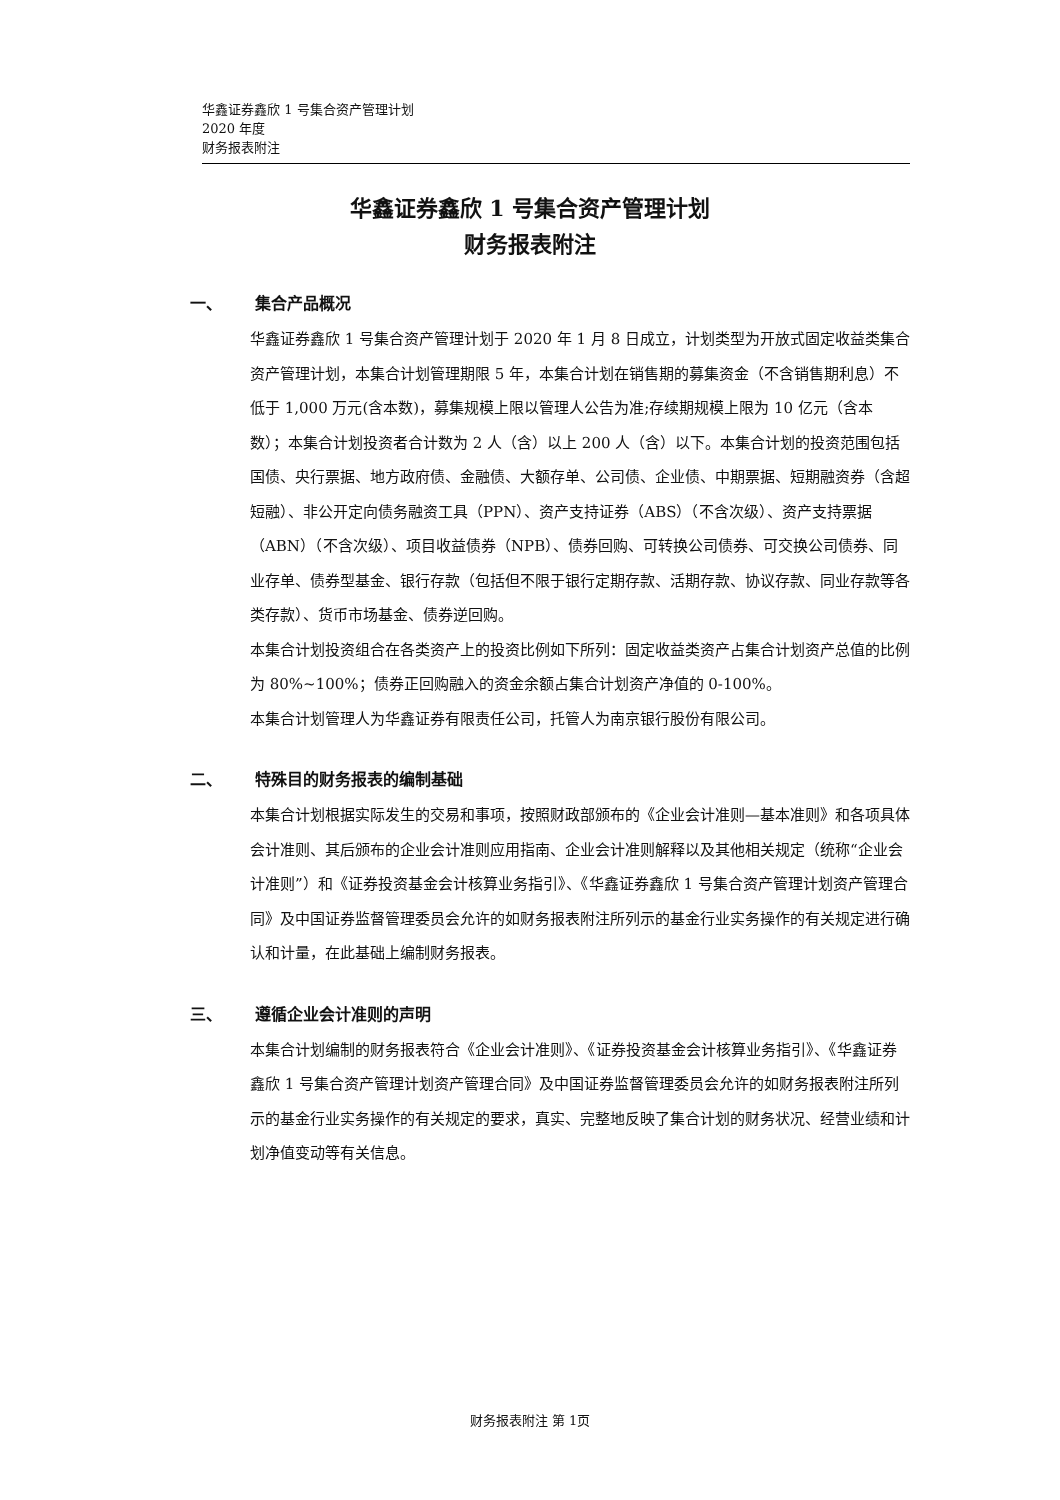华鑫证券鑫欣 1 号集合资产管理计划
2020 年度
财务报表附注
华鑫证券鑫欣 1 号集合资产管理计划
财务报表附注
一、 集合产品概况
华鑫证券鑫欣 1 号集合资产管理计划于 2020 年 1 月 8 日成立，计划类型为开放式固定收益类集合资产管理计划，本集合计划管理期限 5 年，本集合计划在销售期的募集资金（不含销售期利息）不低于 1,000 万元(含本数)，募集规模上限以管理人公告为准;存续期规模上限为 10 亿元（含本数）；本集合计划投资者合计数为 2 人（含）以上 200 人（含）以下。本集合计划的投资范围包括国债、央行票据、地方政府债、金融债、大额存单、公司债、企业债、中期票据、短期融资券（含超短融）、非公开定向债务融资工具（PPN）、资产支持证券（ABS）（不含次级）、资产支持票据（ABN）（不含次级）、项目收益债券（NPB）、债券回购、可转换公司债券、可交换公司债券、同业存单、债券型基金、银行存款（包括但不限于银行定期存款、活期存款、协议存款、同业存款等各类存款）、货币市场基金、债券逆回购。
本集合计划投资组合在各类资产上的投资比例如下所列：固定收益类资产占集合计划资产总值的比例为 80%~100%；债券正回购融入的资金余额占集合计划资产净值的 0-100%。
本集合计划管理人为华鑫证券有限责任公司，托管人为南京银行股份有限公司。
二、 特殊目的财务报表的编制基础
本集合计划根据实际发生的交易和事项，按照财政部颁布的《企业会计准则—基本准则》和各项具体会计准则、其后颁布的企业会计准则应用指南、企业会计准则解释以及其他相关规定（统称“企业会计准则”）和《证券投资基金会计核算业务指引》、《华鑫证券鑫欣 1 号集合资产管理计划资产管理合同》及中国证券监督管理委员会允许的如财务报表附注所列示的基金行业实务操作的有关规定进行确认和计量，在此基础上编制财务报表。
三、 遵循企业会计准则的声明
本集合计划编制的财务报表符合《企业会计准则》、《证券投资基金会计核算业务指引》、《华鑫证券鑫欣 1 号集合资产管理计划资产管理合同》及中国证券监督管理委员会允许的如财务报表附注所列示的基金行业实务操作的有关规定的要求，真实、完整地反映了集合计划的财务状况、经营业绩和计划净值变动等有关信息。
财务报表附注 第 1页